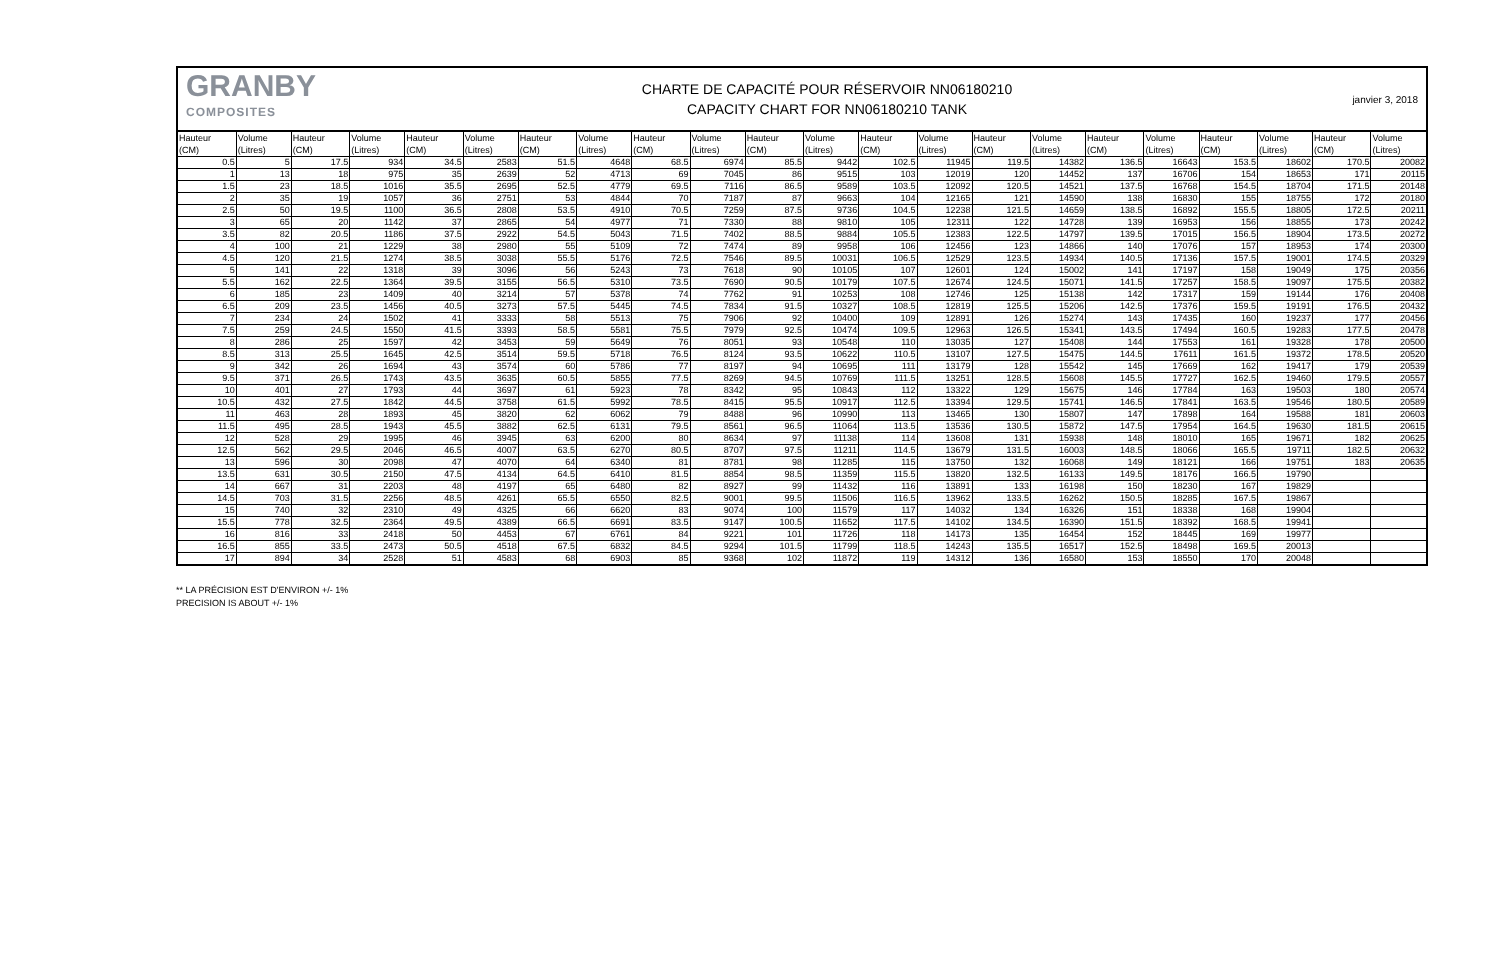GRANBY
COMPOSITES
CHARTE DE CAPACITÉ POUR RÉSERVOIR NN06180210
CAPACITY CHART FOR NN06180210 TANK
janvier 3, 2018
| Hauteur (CM) | Volume (Litres) | Hauteur (CM) | Volume (Litres) | Hauteur (CM) | Volume (Litres) | Hauteur (CM) | Volume (Litres) | Hauteur (CM) | Volume (Litres) | Hauteur (CM) | Volume (Litres) | Hauteur (CM) | Volume (Litres) | Hauteur (CM) | Volume (Litres) | Hauteur (CM) | Volume (Litres) | Hauteur (CM) | Volume (Litres) | Hauteur (CM) | Volume (Litres) |
| --- | --- | --- | --- | --- | --- | --- | --- | --- | --- | --- | --- | --- | --- | --- | --- | --- | --- | --- | --- | --- | --- |
| 0.5 | 5 | 17.5 | 934 | 34.5 | 2583 | 51.5 | 4648 | 68.5 | 6974 | 85.5 | 9442 | 102.5 | 11945 | 119.5 | 14382 | 136.5 | 16643 | 153.5 | 18602 | 170.5 | 20082 |
| 1 | 13 | 18 | 975 | 35 | 2639 | 52 | 4713 | 69 | 7045 | 86 | 9515 | 103 | 12019 | 120 | 14452 | 137 | 16706 | 154 | 18653 | 171 | 20115 |
| 1.5 | 23 | 18.5 | 1016 | 35.5 | 2695 | 52.5 | 4779 | 69.5 | 7116 | 86.5 | 9589 | 103.5 | 12092 | 120.5 | 14521 | 137.5 | 16768 | 154.5 | 18704 | 171.5 | 20148 |
| 2 | 35 | 19 | 1057 | 36 | 2751 | 53 | 4844 | 70 | 7187 | 87 | 9663 | 104 | 12165 | 121 | 14590 | 138 | 16830 | 155 | 18755 | 172 | 20180 |
| 2.5 | 50 | 19.5 | 1100 | 36.5 | 2808 | 53.5 | 4910 | 70.5 | 7259 | 87.5 | 9736 | 104.5 | 12238 | 121.5 | 14659 | 138.5 | 16892 | 155.5 | 18805 | 172.5 | 20211 |
| 3 | 65 | 20 | 1142 | 37 | 2865 | 54 | 4977 | 71 | 7330 | 88 | 9810 | 105 | 12311 | 122 | 14728 | 139 | 16953 | 156 | 18855 | 173 | 20242 |
| 3.5 | 82 | 20.5 | 1186 | 37.5 | 2922 | 54.5 | 5043 | 71.5 | 7402 | 88.5 | 9884 | 105.5 | 12383 | 122.5 | 14797 | 139.5 | 17015 | 156.5 | 18904 | 173.5 | 20272 |
| 4 | 100 | 21 | 1229 | 38 | 2980 | 55 | 5109 | 72 | 7474 | 89 | 9958 | 106 | 12456 | 123 | 14866 | 140 | 17076 | 157 | 18953 | 174 | 20300 |
| 4.5 | 120 | 21.5 | 1274 | 38.5 | 3038 | 55.5 | 5176 | 72.5 | 7546 | 89.5 | 10031 | 106.5 | 12529 | 123.5 | 14934 | 140.5 | 17136 | 157.5 | 19001 | 174.5 | 20329 |
| 5 | 141 | 22 | 1318 | 39 | 3096 | 56 | 5243 | 73 | 7618 | 90 | 10105 | 107 | 12601 | 124 | 15002 | 141 | 17197 | 158 | 19049 | 175 | 20356 |
| 5.5 | 162 | 22.5 | 1364 | 39.5 | 3155 | 56.5 | 5310 | 73.5 | 7690 | 90.5 | 10179 | 107.5 | 12674 | 124.5 | 15071 | 141.5 | 17257 | 158.5 | 19097 | 175.5 | 20382 |
| 6 | 185 | 23 | 1409 | 40 | 3214 | 57 | 5378 | 74 | 7762 | 91 | 10253 | 108 | 12746 | 125 | 15138 | 142 | 17317 | 159 | 19144 | 176 | 20408 |
| 6.5 | 209 | 23.5 | 1456 | 40.5 | 3273 | 57.5 | 5445 | 74.5 | 7834 | 91.5 | 10327 | 108.5 | 12819 | 125.5 | 15206 | 142.5 | 17376 | 159.5 | 19191 | 176.5 | 20432 |
| 7 | 234 | 24 | 1502 | 41 | 3333 | 58 | 5513 | 75 | 7906 | 92 | 10400 | 109 | 12891 | 126 | 15274 | 143 | 17435 | 160 | 19237 | 177 | 20456 |
| 7.5 | 259 | 24.5 | 1550 | 41.5 | 3393 | 58.5 | 5581 | 75.5 | 7979 | 92.5 | 10474 | 109.5 | 12963 | 126.5 | 15341 | 143.5 | 17494 | 160.5 | 19283 | 177.5 | 20478 |
| 8 | 286 | 25 | 1597 | 42 | 3453 | 59 | 5649 | 76 | 8051 | 93 | 10548 | 110 | 13035 | 127 | 15408 | 144 | 17553 | 161 | 19328 | 178 | 20500 |
| 8.5 | 313 | 25.5 | 1645 | 42.5 | 3514 | 59.5 | 5718 | 76.5 | 8124 | 93.5 | 10622 | 110.5 | 13107 | 127.5 | 15475 | 144.5 | 17611 | 161.5 | 19372 | 178.5 | 20520 |
| 9 | 342 | 26 | 1694 | 43 | 3574 | 60 | 5786 | 77 | 8197 | 94 | 10695 | 111 | 13179 | 128 | 15542 | 145 | 17669 | 162 | 19417 | 179 | 20539 |
| 9.5 | 371 | 26.5 | 1743 | 43.5 | 3635 | 60.5 | 5855 | 77.5 | 8269 | 94.5 | 10769 | 111.5 | 13251 | 128.5 | 15608 | 145.5 | 17727 | 162.5 | 19460 | 179.5 | 20557 |
| 10 | 401 | 27 | 1793 | 44 | 3697 | 61 | 5923 | 78 | 8342 | 95 | 10843 | 112 | 13322 | 129 | 15675 | 146 | 17784 | 163 | 19503 | 180 | 20574 |
| 10.5 | 432 | 27.5 | 1842 | 44.5 | 3758 | 61.5 | 5992 | 78.5 | 8415 | 95.5 | 10917 | 112.5 | 13394 | 129.5 | 15741 | 146.5 | 17841 | 163.5 | 19546 | 180.5 | 20589 |
| 11 | 463 | 28 | 1893 | 45 | 3820 | 62 | 6062 | 79 | 8488 | 96 | 10990 | 113 | 13465 | 130 | 15807 | 147 | 17898 | 164 | 19588 | 181 | 20603 |
| 11.5 | 495 | 28.5 | 1943 | 45.5 | 3882 | 62.5 | 6131 | 79.5 | 8561 | 96.5 | 11064 | 113.5 | 13536 | 130.5 | 15872 | 147.5 | 17954 | 164.5 | 19630 | 181.5 | 20615 |
| 12 | 528 | 29 | 1995 | 46 | 3945 | 63 | 6200 | 80 | 8634 | 97 | 11138 | 114 | 13608 | 131 | 15938 | 148 | 18010 | 165 | 19671 | 182 | 20625 |
| 12.5 | 562 | 29.5 | 2046 | 46.5 | 4007 | 63.5 | 6270 | 80.5 | 8707 | 97.5 | 11211 | 114.5 | 13679 | 131.5 | 16003 | 148.5 | 18066 | 165.5 | 19711 | 182.5 | 20632 |
| 13 | 596 | 30 | 2098 | 47 | 4070 | 64 | 6340 | 81 | 8781 | 98 | 11285 | 115 | 13750 | 132 | 16068 | 149 | 18121 | 166 | 19751 | 183 | 20635 |
| 13.5 | 631 | 30.5 | 2150 | 47.5 | 4134 | 64.5 | 6410 | 81.5 | 8854 | 98.5 | 11359 | 115.5 | 13820 | 132.5 | 16133 | 149.5 | 18176 | 166.5 | 19790 | | |
| 14 | 667 | 31 | 2203 | 48 | 4197 | 65 | 6480 | 82 | 8927 | 99 | 11432 | 116 | 13891 | 133 | 16198 | 150 | 18230 | 167 | 19829 | | |
| 14.5 | 703 | 31.5 | 2256 | 48.5 | 4261 | 65.5 | 6550 | 82.5 | 9001 | 99.5 | 11506 | 116.5 | 13962 | 133.5 | 16262 | 150.5 | 18285 | 167.5 | 19867 | | |
| 15 | 740 | 32 | 2310 | 49 | 4325 | 66 | 6620 | 83 | 9074 | 100 | 11579 | 117 | 14032 | 134 | 16326 | 151 | 18338 | 168 | 19904 | | |
| 15.5 | 778 | 32.5 | 2364 | 49.5 | 4389 | 66.5 | 6691 | 83.5 | 9147 | 100.5 | 11652 | 117.5 | 14102 | 134.5 | 16390 | 151.5 | 18392 | 168.5 | 19941 | | |
| 16 | 816 | 33 | 2418 | 50 | 4453 | 67 | 6761 | 84 | 9221 | 101 | 11726 | 118 | 14173 | 135 | 16454 | 152 | 18445 | 169 | 19977 | | |
| 16.5 | 855 | 33.5 | 2473 | 50.5 | 4518 | 67.5 | 6832 | 84.5 | 9294 | 101.5 | 11799 | 118.5 | 14243 | 135.5 | 16517 | 152.5 | 18498 | 169.5 | 20013 | | |
| 17 | 894 | 34 | 2528 | 51 | 4583 | 68 | 6903 | 85 | 9368 | 102 | 11872 | 119 | 14312 | 136 | 16580 | 153 | 18550 | 170 | 20048 | | |
** LA PRÉCISION EST D'ENVIRON +/- 1%
PRECISION IS ABOUT +/- 1%